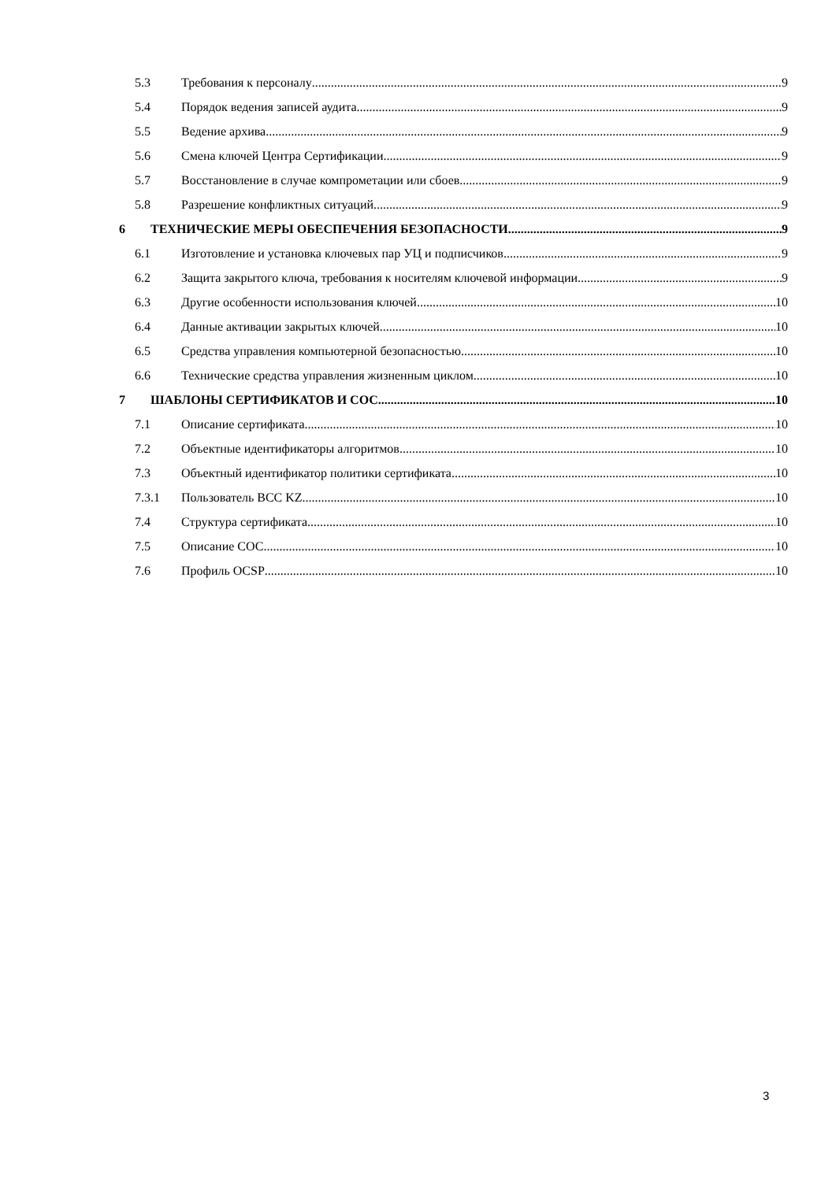5.3 Требования к персоналу 9
5.4 Порядок ведения записей аудита 9
5.5 Ведение архива 9
5.6 Смена ключей Центра Сертификации 9
5.7 Восстановление в случае компрометации или сбоев 9
5.8 Разрешение конфликтных ситуаций 9
6 ТЕХНИЧЕСКИЕ МЕРЫ ОБЕСПЕЧЕНИЯ БЕЗОПАСНОСТИ 9
6.1 Изготовление и установка ключевых пар УЦ и подписчиков 9
6.2 Защита закрытого ключа, требования к носителям ключевой информации 9
6.3 Другие особенности использования ключей 10
6.4 Данные активации закрытых ключей 10
6.5 Средства управления компьютерной безопасностью 10
6.6 Технические средства управления жизненным циклом 10
7 ШАБЛОНЫ СЕРТИФИКАТОВ И СОС 10
7.1 Описание сертификата 10
7.2 Объектные идентификаторы алгоритмов 10
7.3 Объектный идентификатор политики сертификата 10
7.3.1 Пользователь BCC KZ 10
7.4 Структура сертификата 10
7.5 Описание СОС 10
7.6 Профиль OCSP 10
3